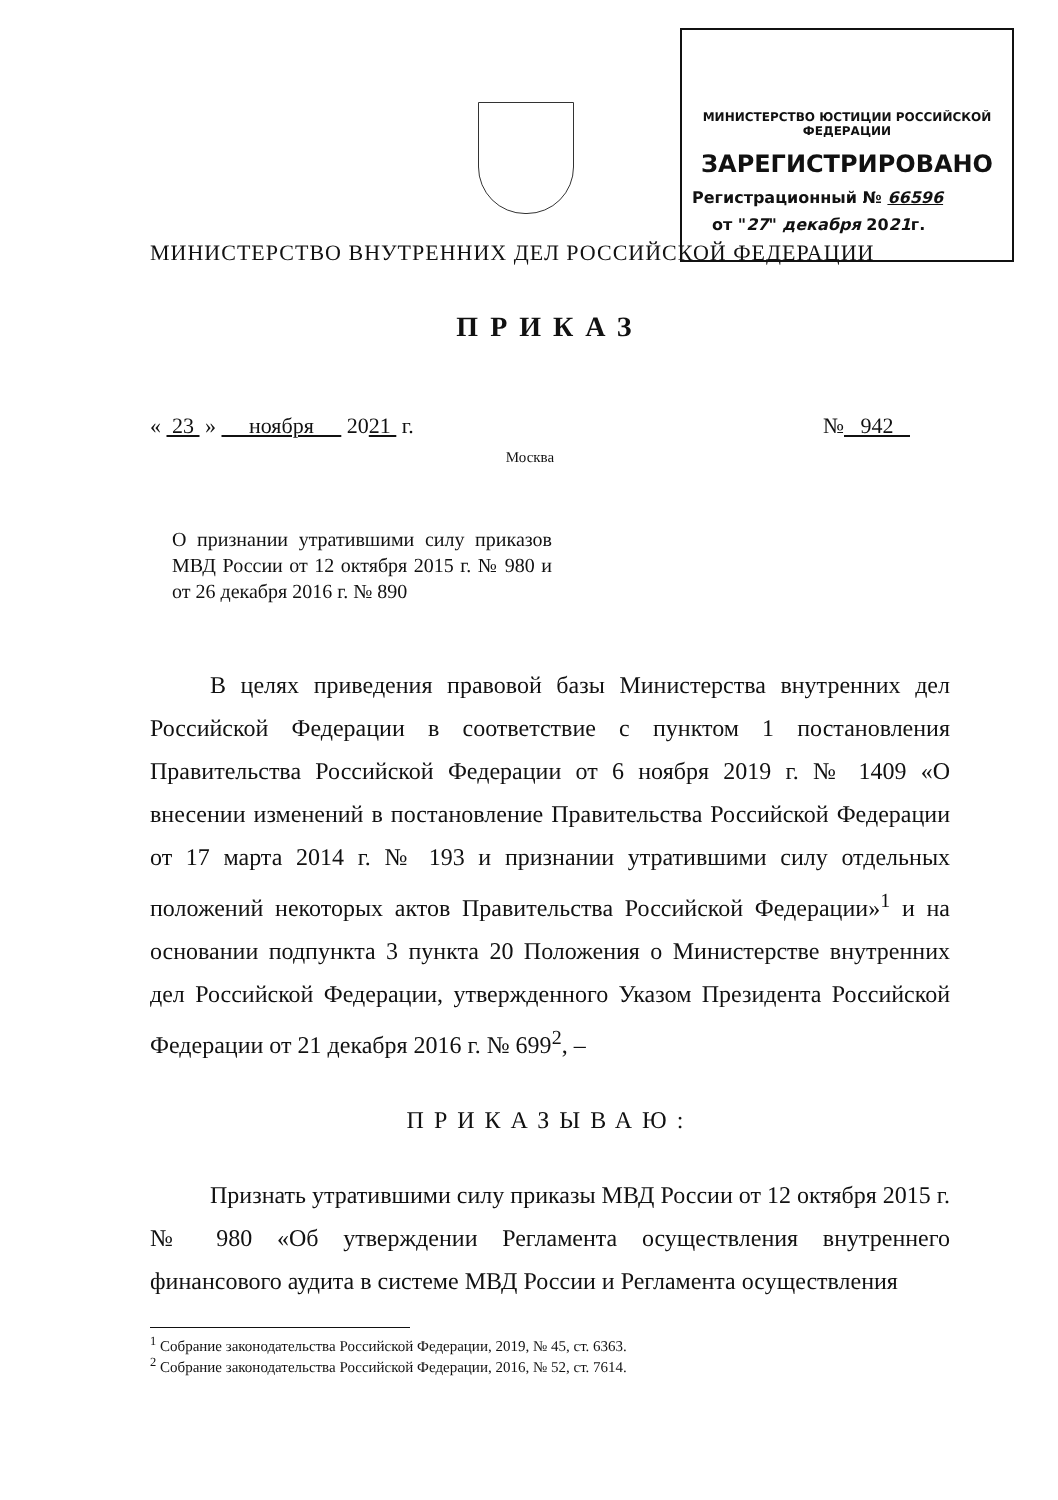МИНИСТЕРСТВО ЮСТИЦИИ РОССИЙСКОЙ ФЕДЕРАЦИИ
ЗАРЕГИСТРИРОВАНО
Регистрационный № 66596
от "27" декабря 2021г.
МИНИСТЕРСТВО ВНУТРЕННИХ ДЕЛ РОССИЙСКОЙ ФЕДЕРАЦИИ
ПРИКАЗ
« 23 » ноября 2021 г. № 942
Москва
О признании утратившими силу приказов МВД России от 12 октября 2015 г. № 980 и от 26 декабря 2016 г. № 890
В целях приведения правовой базы Министерства внутренних дел Российской Федерации в соответствие с пунктом 1 постановления Правительства Российской Федерации от 6 ноября 2019 г. № 1409 «О внесении изменений в постановление Правительства Российской Федерации от 17 марта 2014 г. № 193 и признании утратившими силу отдельных положений некоторых актов Правительства Российской Федерации»<sup>1</sup> и на основании подпункта 3 пункта 20 Положения о Министерстве внутренних дел Российской Федерации, утвержденного Указом Президента Российской Федерации от 21 декабря 2016 г. № 699<sup>2</sup>, –
ПРИКАЗЫВАЮ:
Признать утратившими силу приказы МВД России от 12 октября 2015 г. № 980 «Об утверждении Регламента осуществления внутреннего финансового аудита в системе МВД России и Регламента осуществления
<sup>1</sup> Собрание законодательства Российской Федерации, 2019, № 45, ст. 6363.
<sup>2</sup> Собрание законодательства Российской Федерации, 2016, № 52, ст. 7614.